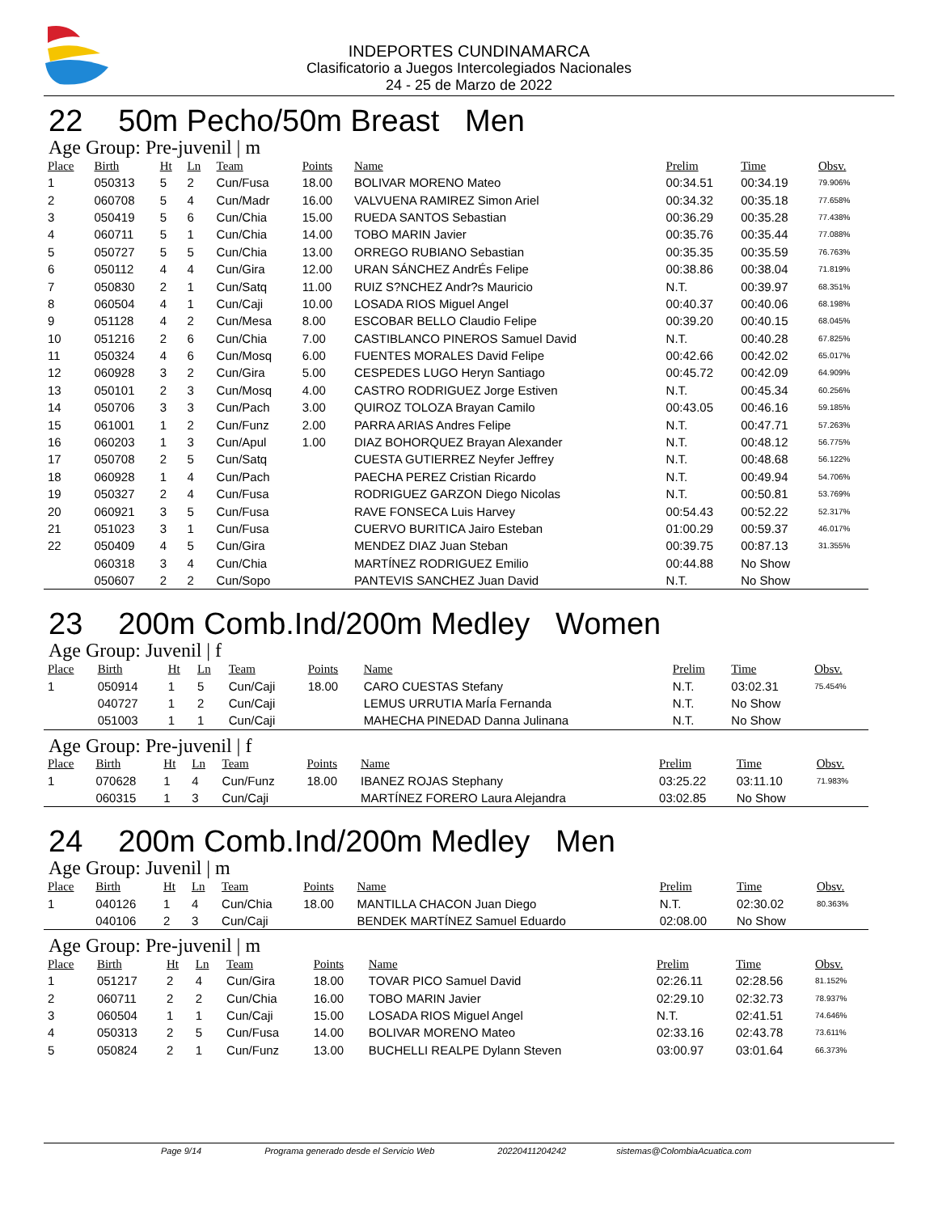INDEPORTES CUNDINAMARCA
Clasificatorio a Juegos Intercolegiados Nacionales
24 - 25 de Marzo de 2022
22 50m Pecho/50m Breast Men
Age Group: Pre-juvenil | m
| Place | Birth | Ht | Ln | Team | Points | Name | Prelim | Time | Obsv. |
| --- | --- | --- | --- | --- | --- | --- | --- | --- | --- |
| 1 | 050313 | 5 | 2 | Cun/Fusa | 18.00 | BOLIVAR MORENO Mateo | 00:34.51 | 00:34.19 | 79.906% |
| 2 | 060708 | 5 | 4 | Cun/Madr | 16.00 | VALVUENA RAMIREZ Simon Ariel | 00:34.32 | 00:35.18 | 77.658% |
| 3 | 050419 | 5 | 6 | Cun/Chia | 15.00 | RUEDA SANTOS Sebastian | 00:36.29 | 00:35.28 | 77.438% |
| 4 | 060711 | 5 | 1 | Cun/Chia | 14.00 | TOBO MARIN Javier | 00:35.76 | 00:35.44 | 77.088% |
| 5 | 050727 | 5 | 5 | Cun/Chia | 13.00 | ORREGO RUBIANO Sebastian | 00:35.35 | 00:35.59 | 76.763% |
| 6 | 050112 | 4 | 4 | Cun/Gira | 12.00 | URAN SÁNCHEZ AndrÉs Felipe | 00:38.86 | 00:38.04 | 71.819% |
| 7 | 050830 | 2 | 1 | Cun/Satq | 11.00 | RUIZ S?NCHEZ Andr?s Mauricio | N.T. | 00:39.97 | 68.351% |
| 8 | 060504 | 4 | 1 | Cun/Caji | 10.00 | LOSADA RIOS Miguel Angel | 00:40.37 | 00:40.06 | 68.198% |
| 9 | 051128 | 4 | 2 | Cun/Mesa | 8.00 | ESCOBAR BELLO Claudio Felipe | 00:39.20 | 00:40.15 | 68.045% |
| 10 | 051216 | 2 | 6 | Cun/Chia | 7.00 | CASTIBLANCO PINEROS Samuel David | N.T. | 00:40.28 | 67.825% |
| 11 | 050324 | 4 | 6 | Cun/Mosq | 6.00 | FUENTES MORALES David Felipe | 00:42.66 | 00:42.02 | 65.017% |
| 12 | 060928 | 3 | 2 | Cun/Gira | 5.00 | CESPEDES LUGO Heryn Santiago | 00:45.72 | 00:42.09 | 64.909% |
| 13 | 050101 | 2 | 3 | Cun/Mosq | 4.00 | CASTRO RODRIGUEZ Jorge Estiven | N.T. | 00:45.34 | 60.256% |
| 14 | 050706 | 3 | 3 | Cun/Pach | 3.00 | QUIROZ TOLOZA Brayan Camilo | 00:43.05 | 00:46.16 | 59.185% |
| 15 | 061001 | 1 | 2 | Cun/Funz | 2.00 | PARRA ARIAS Andres Felipe | N.T. | 00:47.71 | 57.263% |
| 16 | 060203 | 1 | 3 | Cun/Apul | 1.00 | DIAZ BOHORQUEZ Brayan Alexander | N.T. | 00:48.12 | 56.775% |
| 17 | 050708 | 2 | 5 | Cun/Satq | | CUESTA GUTIERREZ Neyfer Jeffrey | N.T. | 00:48.68 | 56.122% |
| 18 | 060928 | 1 | 4 | Cun/Pach | | PAECHA PEREZ Cristian Ricardo | N.T. | 00:49.94 | 54.706% |
| 19 | 050327 | 2 | 4 | Cun/Fusa | | RODRIGUEZ GARZON Diego Nicolas | N.T. | 00:50.81 | 53.769% |
| 20 | 060921 | 3 | 5 | Cun/Fusa | | RAVE FONSECA Luis Harvey | 00:54.43 | 00:52.22 | 52.317% |
| 21 | 051023 | 3 | 1 | Cun/Fusa | | CUERVO BURITICA Jairo Esteban | 01:00.29 | 00:59.37 | 46.017% |
| 22 | 050409 | 4 | 5 | Cun/Gira | | MENDEZ DIAZ Juan Steban | 00:39.75 | 00:87.13 | 31.355% |
| | 060318 | 3 | 4 | Cun/Chia | | MARTÍNEZ RODRIGUEZ Emilio | 00:44.88 | No Show | |
| | 050607 | 2 | 2 | Cun/Sopo | | PANTEVIS SANCHEZ Juan David | N.T. | No Show | |
23 200m Comb.Ind/200m Medley Women
Age Group: Juvenil | f
| Place | Birth | Ht | Ln | Team | Points | Name | Prelim | Time | Obsv. |
| --- | --- | --- | --- | --- | --- | --- | --- | --- | --- |
| 1 | 050914 | 1 | 5 | Cun/Caji | 18.00 | CARO CUESTAS Stefany | N.T. | 03:02.31 | 75.454% |
| | 040727 | 1 | 2 | Cun/Caji | | LEMUS URRUTIA MarÍa Fernanda | N.T. | No Show | |
| | 051003 | 1 | 1 | Cun/Caji | | MAHECHA PINEDAD Danna Julinana | N.T. | No Show | |
Age Group: Pre-juvenil | f
| Place | Birth | Ht | Ln | Team | Points | Name | Prelim | Time | Obsv. |
| --- | --- | --- | --- | --- | --- | --- | --- | --- | --- |
| 1 | 070628 | 1 | 4 | Cun/Funz | 18.00 | IBANEZ ROJAS Stephany | 03:25.22 | 03:11.10 | 71.983% |
| | 060315 | 1 | 3 | Cun/Caji | | MARTÍNEZ FORERO Laura Alejandra | 03:02.85 | No Show | |
24 200m Comb.Ind/200m Medley Men
Age Group: Juvenil | m
| Place | Birth | Ht | Ln | Team | Points | Name | Prelim | Time | Obsv. |
| --- | --- | --- | --- | --- | --- | --- | --- | --- | --- |
| 1 | 040126 | 1 | 4 | Cun/Chia | 18.00 | MANTILLA CHACON Juan Diego | N.T. | 02:30.02 | 80.363% |
| | 040106 | 2 | 3 | Cun/Caji | | BENDEK MARTÍNEZ Samuel Eduardo | 02:08.00 | No Show | |
Age Group: Pre-juvenil | m
| Place | Birth | Ht | Ln | Team | Points | Name | Prelim | Time | Obsv. |
| --- | --- | --- | --- | --- | --- | --- | --- | --- | --- |
| 1 | 051217 | 2 | 4 | Cun/Gira | 18.00 | TOVAR PICO Samuel David | 02:26.11 | 02:28.56 | 81.152% |
| 2 | 060711 | 2 | 2 | Cun/Chia | 16.00 | TOBO MARIN Javier | 02:29.10 | 02:32.73 | 78.937% |
| 3 | 060504 | 1 | 1 | Cun/Caji | 15.00 | LOSADA RIOS Miguel Angel | N.T. | 02:41.51 | 74.646% |
| 4 | 050313 | 2 | 5 | Cun/Fusa | 14.00 | BOLIVAR MORENO Mateo | 02:33.16 | 02:43.78 | 73.611% |
| 5 | 050824 | 2 | 1 | Cun/Funz | 13.00 | BUCHELLI REALPE Dylann Steven | 03:00.97 | 03:01.64 | 66.373% |
Page 9/14 Programa generado desde el Servicio Web 20220411204242 sistemas@ColombiaAcuatica.com